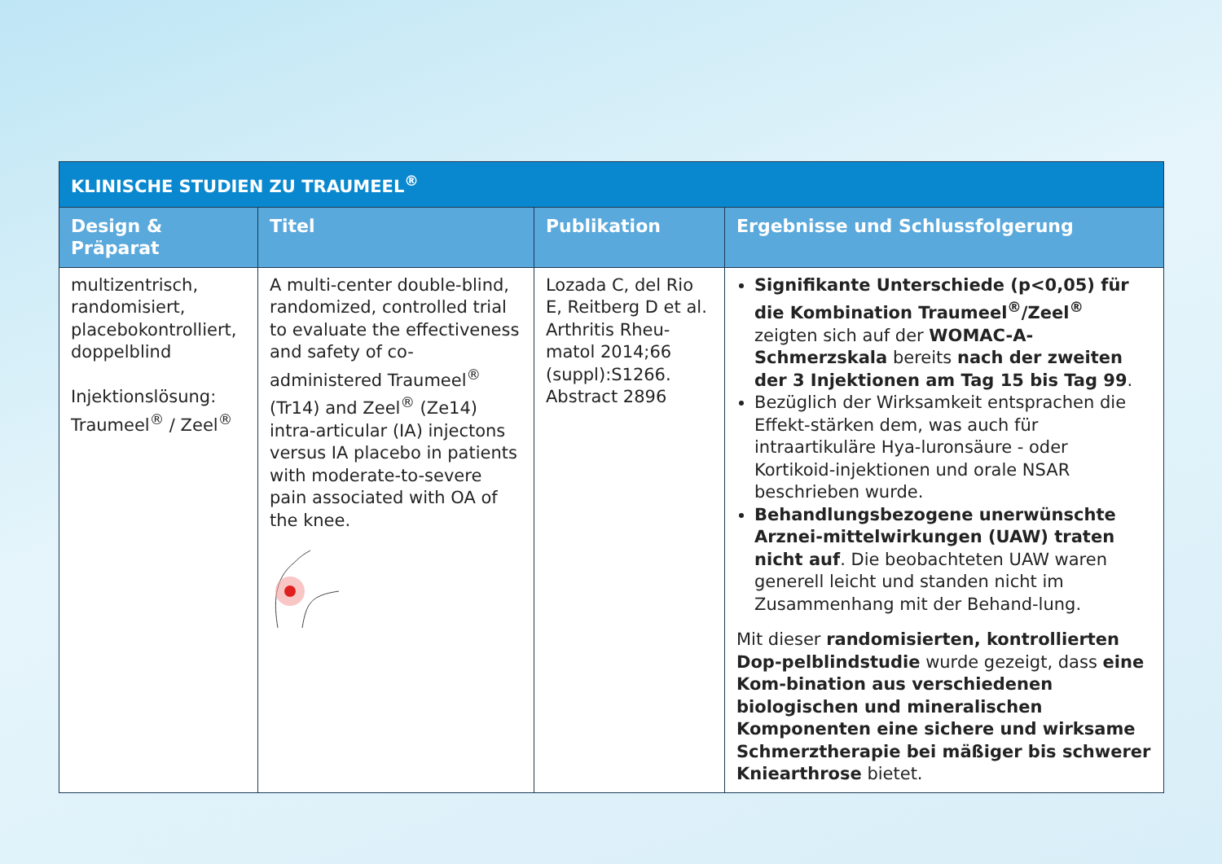| KLINISCHE STUDIEN ZU TRAUMEEL<sup>®</sup> | | | |
| Design & Präparat | Titel | Publikation | Ergebnisse und Schlussfolgerung |
| multizentrisch, randomisiert, placebokontrolliert, doppelblind Injektionslösung: Traumeel<sup>®</sup> / Zeel<sup>®</sup> | A multi-center double-blind, randomized, controlled trial to evaluate the effectiveness and safety of co-administered Traumeel<sup>®</sup> (Tr14) and Zeel<sup>®</sup> (Ze14) intra-articular (IA) injectons versus IA placebo in patients with moderate-to-severe pain associated with OA of the knee. | Lozada C, del Rio E, Reitberg D et al. Arthritis Rheu-matol 2014;66 (suppl):S1266. Abstract 2896 | Signifikante Unterschiede (p<0,05) für die Kombination Traumeel<sup>®</sup>/Zeel<sup>®</sup> zeigten sich auf der WOMAC-A-Schmerzskala bereits nach der zweiten der 3 Injektionen am Tag 15 bis Tag 99 . Bezüglich der Wirksamkeit entsprachen die Effekt-stärken dem, was auch für intraartikuläre Hya-luronsäure - oder Kortikoid-injektionen und orale NSAR beschrieben wurde. Behandlungsbezogene unerwünschte Arznei-mittelwirkungen (UAW) traten nicht auf . Die beobachteten UAW waren generell leicht und standen nicht im Zusammenhang mit der Behand-lung. Mit dieser randomisierten, kontrollierten Dop-pelblindstudie wurde gezeigt, dass eine Kom-bination aus verschiedenen biologischen und mineralischen Komponenten eine sichere und wirksame Schmerztherapie bei mäßiger bis schwerer Kniearthrose bietet. |